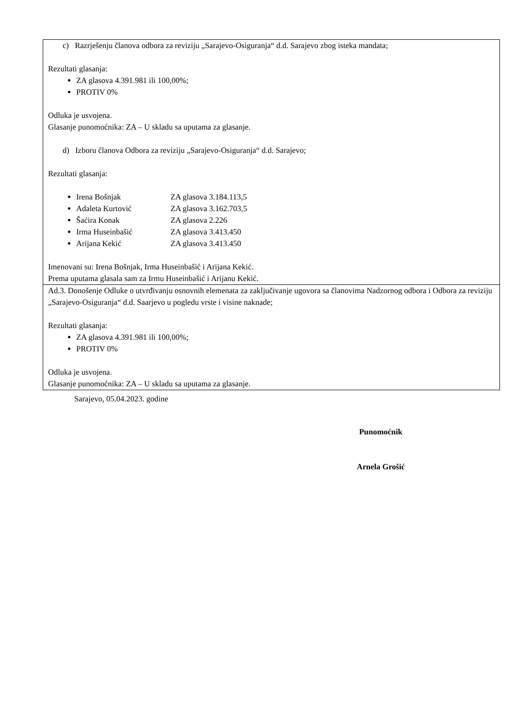| c) Razrješenju članova odbora za reviziju „Sarajevo-Osiguranja“ d.d. Sarajevo zbog isteka mandata; Rezultati glasanja: ZA glasova 4.391.981 ili 100,00%; PROTIV 0% Odluka je usvojena. Glasanje punomoćnika: ZA – U skladu sa uputama za glasanje. d) Izboru članova Odbora za reviziju „Sarajevo-Osiguranja“ d.d. Sarajevo; Rezultati glasanja: Irena Bošnjak ZA glasova 3.184.113,5 Adaleta Kurtović ZA glasova 3.162.703,5 Šaćira Konak ZA glasova 2.226 Irma Huseinbašić ZA glasova 3.413.450 Arijana Kekić ZA glasova 3.413.450 Imenovani su: Irena Bošnjak, Irma Huseinbašić i Arijana Kekić. Prema uputama glasala sam za Irmu Huseinbašić i Arijanu Kekić. |
| Ad.3. Donošenje Odluke o utvrđivanju osnovnih elemenata za zaključivanje ugovora sa članovima Nadzornog odbora i Odbora za reviziju „Sarajevo-Osiguranja“ d.d. Saarjevo u pogledu vrste i visine naknade; Rezultati glasanja: ZA glasova 4.391.981 ili 100,00%; PROTIV 0% Odluka je usvojena. Glasanje punomoćnika: ZA – U skladu sa uputama za glasanje. |
Sarajevo, 05.04.2023. godine
Punomoćnik
Arnela Grošić